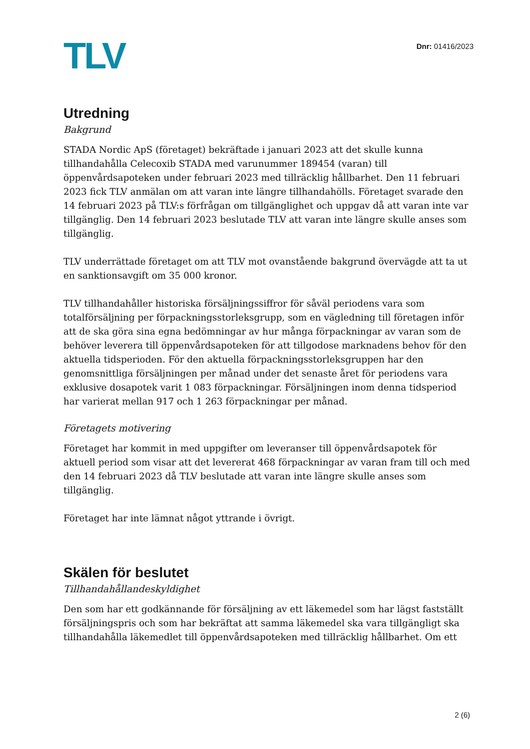TLV
Dnr: 01416/2023
Utredning
Bakgrund
STADA Nordic ApS (företaget) bekräftade i januari 2023 att det skulle kunna tillhandahålla Celecoxib STADA med varunummer 189454 (varan) till öppenvårdsapoteken under februari 2023 med tillräcklig hållbarhet. Den 11 februari 2023 fick TLV anmälan om att varan inte längre tillhandahölls. Företaget svarade den 14 februari 2023 på TLV:s förfrågan om tillgänglighet och uppgav då att varan inte var tillgänglig. Den 14 februari 2023 beslutade TLV att varan inte längre skulle anses som tillgänglig.
TLV underrättade företaget om att TLV mot ovanstående bakgrund övervägde att ta ut en sanktionsavgift om 35 000 kronor.
TLV tillhandahåller historiska försäljningssiffror för såväl periodens vara som totalförsäljning per förpackningsstorleksgrupp, som en vägledning till företagen inför att de ska göra sina egna bedömningar av hur många förpackningar av varan som de behöver leverera till öppenvårdsapoteken för att tillgodose marknadens behov för den aktuella tidsperioden. För den aktuella förpackningsstorleksgruppen har den genomsnittliga försäljningen per månad under det senaste året för periodens vara exklusive dosapotek varit 1 083 förpackningar. Försäljningen inom denna tidsperiod har varierat mellan 917 och 1 263 förpackningar per månad.
Företagets motivering
Företaget har kommit in med uppgifter om leveranser till öppenvårdsapotek för aktuell period som visar att det levererat 468 förpackningar av varan fram till och med den 14 februari 2023 då TLV beslutade att varan inte längre skulle anses som tillgänglig.
Företaget har inte lämnat något yttrande i övrigt.
Skälen för beslutet
Tillhandahållandeskyldighet
Den som har ett godkännande för försäljning av ett läkemedel som har lägst fastställt försäljningspris och som har bekräftat att samma läkemedel ska vara tillgängligt ska tillhandahålla läkemedlet till öppenvårdsapoteken med tillräcklig hållbarhet. Om ett
2 (6)